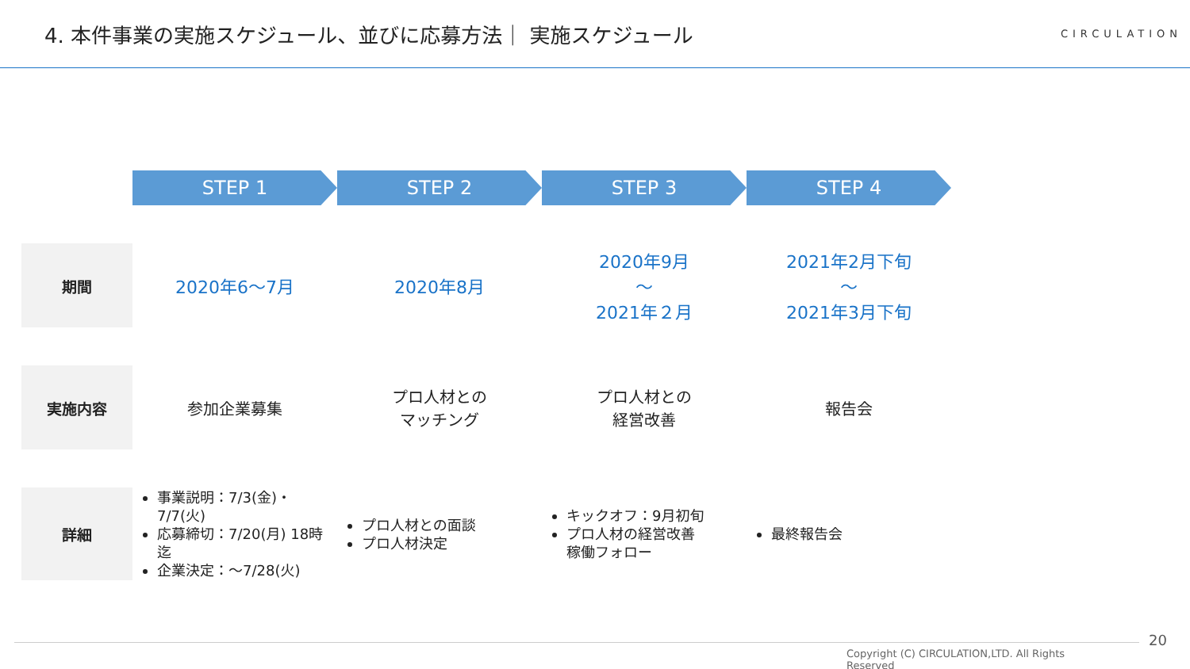4. 本件事業の実施スケジュール、並びに応募方法｜ 実施スケジュール
CIRCULATION
| | STEP 1 | STEP 2 | STEP 3 | STEP 4 |
| 期間 | 2020年6～7月 | 2020年8月 | 2020年9月 ～ 2021年２月 | 2021年2月下旬 ～ 2021年3月下旬 |
| 実施内容 | 参加企業募集 | プロ人材との マッチング | プロ人材との 経営改善 | 報告会 |
| 詳細 | 事業説明：7/3(金)・7/7(火) 応募締切：7/20(月) 18時迄 企業決定：～7/28(火) | プロ人材との面談 プロ人材決定 | キックオフ：9月初旬 プロ人材の経営改善 稼働フォロー | 最終報告会 |
20
Copyright (C) CIRCULATION,LTD. All Rights Reserved